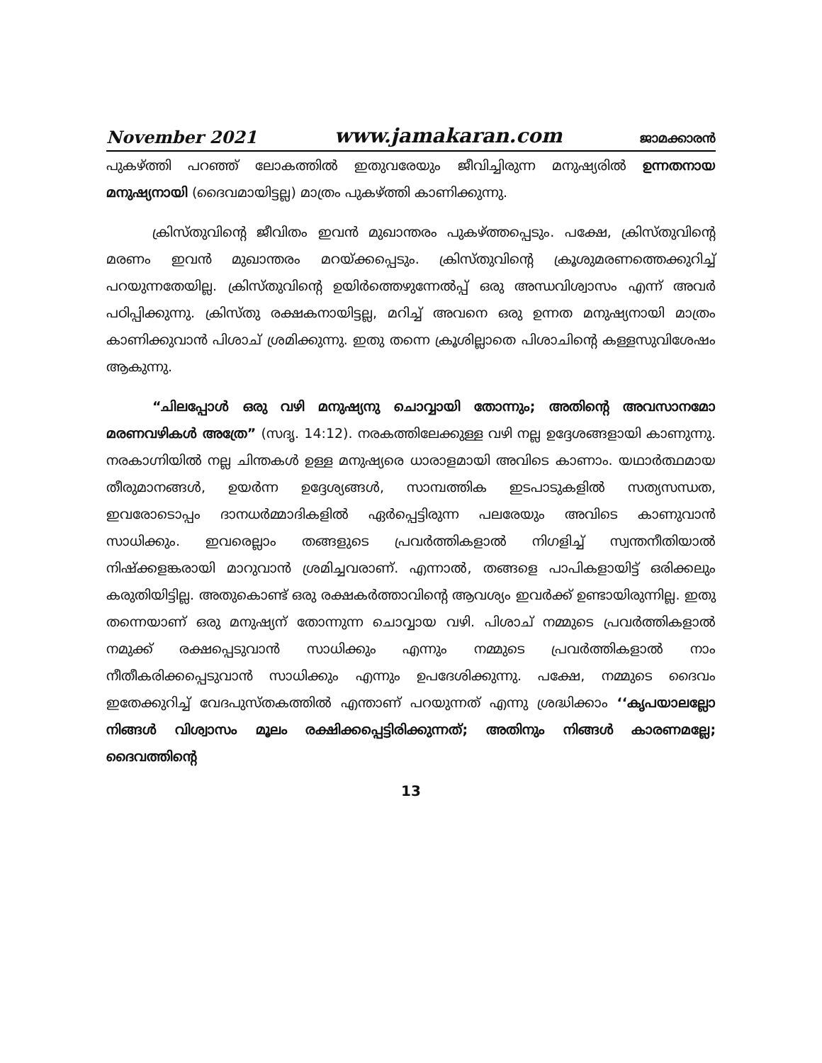November 2021 www.jamakaran.com ജാമക്കാരൻ
പുകഴ്ത്തി പറഞ്ഞ് ലോകത്തിൽ ഇതുവരേയും ജീവിച്ചിരുന്ന മനുഷ്യരിൽ ഉന്നതനായ മനുഷ്യനായി (ദൈവമായിട്ടല്ല) മാത്രം പുകഴ്ത്തി കാണിക്കുന്നു.
ക്രിസ്തുവിന്റെ ജീവിതം ഇവൻ മുഖാന്തരം പുകഴ്ത്തപ്പെടും. പക്ഷേ, ക്രിസ്തുവിന്റെ മരണം ഇവൻ മുഖാന്തരം മറയ്ക്കപ്പെടും. ക്രിസ്തുവിന്റെ ക്രൂശുമരണത്തെക്കുറിച്ച് പറയുന്നതേയില്ല. ക്രിസ്തുവിന്റെ ഉയിർത്തെഴുന്നേൽപ്പ് ഒരു അന്ധവിശ്വാസം എന്ന് അവർ പഠിപ്പിക്കുന്നു. ക്രിസ്തു രക്ഷകനായിട്ടല്ല, മറിച്ച് അവനെ ഒരു ഉന്നത മനുഷ്യനായി മാത്രം കാണിക്കുവാൻ പിശാച് ശ്രമിക്കുന്നു. ഇതു തന്നെ ക്രൂശില്ലാതെ പിശാചിന്റെ കള്ളസുവിശേഷം ആകുന്നു.
“ചിലപ്പോൾ ഒരു വഴി മനുഷ്യനു ചൊവ്വായി തോന്നും; അതിന്റെ അവസാനമോ മരണവഴികൾ അത്രേ” (സദൃ. 14:12). നരകത്തിലേക്കുള്ള വഴി നല്ല ഉദ്ദേശങ്ങളായി കാണുന്നു. നരകാഗ്നിയിൽ നല്ല ചിന്തകൾ ഉള്ള മനുഷ്യരെ ധാരാളമായി അവിടെ കാണാം. യഥാർത്ഥമായ തീരുമാനങ്ങൾ, ഉയർന്ന ഉദ്ദേശ്യങ്ങൾ, സാമ്പത്തിക ഇടപാടുകളിൽ സത്യസന്ധത, ഇവരോടൊപ്പം ദാനധർമ്മാദികളിൽ ഏർപ്പെട്ടിരുന്ന പലരേയും അവിടെ കാണുവാൻ സാധിക്കും. ഇവരെല്ലാം തങ്ങളുടെ പ്രവർത്തികളാൽ നിഗളിച്ച് സ്വന്തനീതിയാൽ നിഷ്ക്കളങ്കരായി മാറുവാൻ ശ്രമിച്ചവരാണ്. എന്നാൽ, തങ്ങളെ പാപികളായിട്ട് ഒരിക്കലും കരുതിയിട്ടില്ല. അതുകൊണ്ട് ഒരു രക്ഷകർത്താവിന്റെ ആവശ്യം ഇവർക്ക് ഉണ്ടായിരുന്നില്ല. ഇതു തന്നെയാണ് ഒരു മനുഷ്യന് തോന്നുന്ന ചൊവ്വായ വഴി. പിശാച് നമ്മുടെ പ്രവർത്തികളാൽ നമുക്ക് രക്ഷപ്പെടുവാൻ സാധിക്കും എന്നും നമ്മുടെ പ്രവർത്തികളാൽ നാം നീതീകരിക്കപ്പെടുവാൻ സാധിക്കും എന്നും ഉപദേശിക്കുന്നു. പക്ഷേ, നമ്മുടെ ദൈവം ഇതേക്കുറിച്ച് വേദപുസ്തകത്തിൽ എന്താണ് പറയുന്നത് എന്നു ശ്രദ്ധിക്കാം ‘‘കൃപയാലല്ലോ നിങ്ങൾ വിശ്വാസം മൂലം രക്ഷിക്കപ്പെട്ടിരിക്കുന്നത്; അതിനും നിങ്ങൾ കാരണമല്ലേ; ദൈവത്തിന്റെ
13